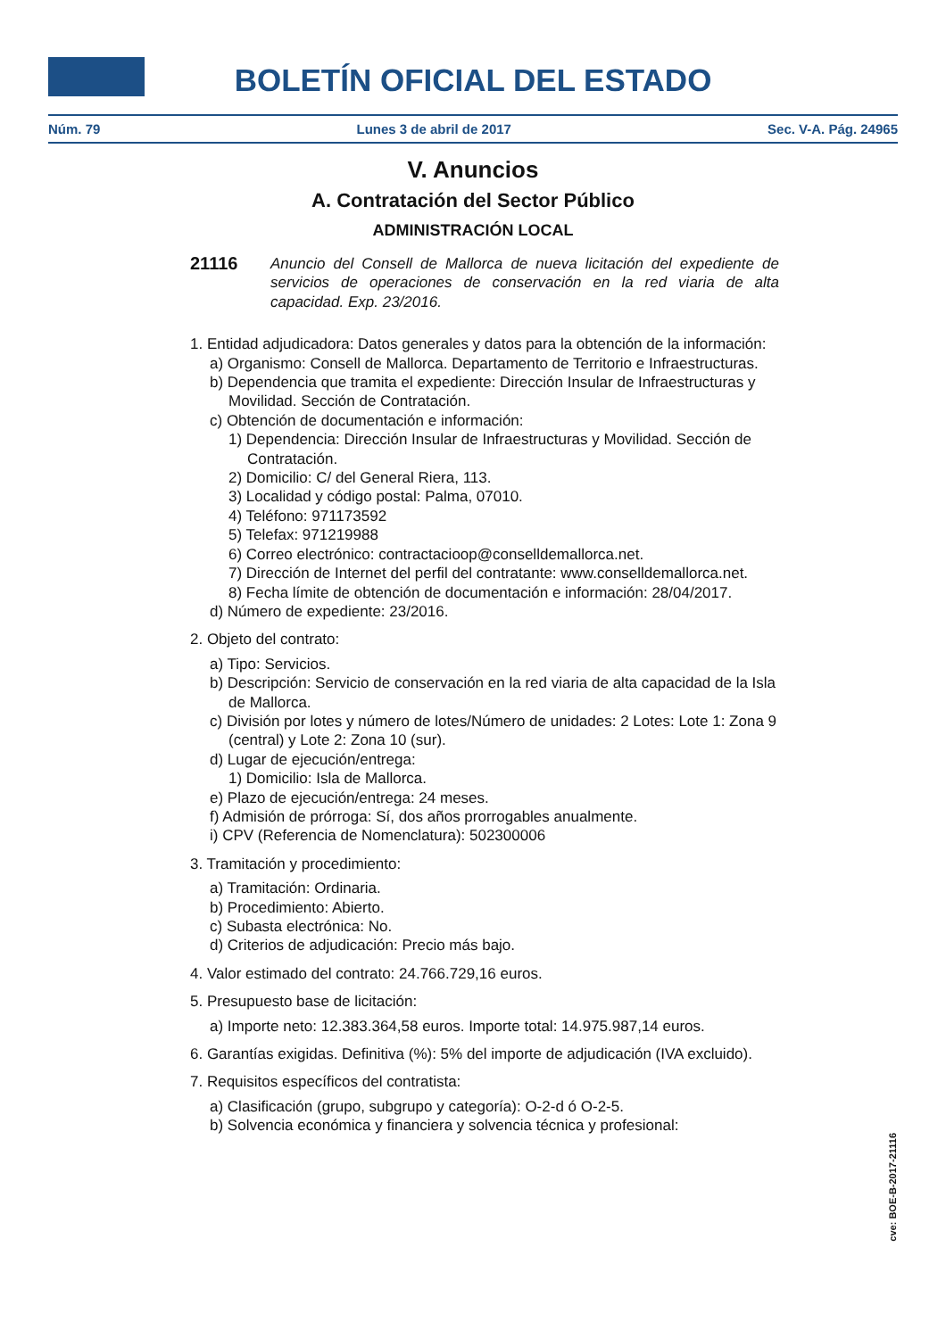BOLETÍN OFICIAL DEL ESTADO
Núm. 79 Lunes 3 de abril de 2017 Sec. V-A. Pág. 24965
V. Anuncios
A. Contratación del Sector Público
ADMINISTRACIÓN LOCAL
21116 Anuncio del Consell de Mallorca de nueva licitación del expediente de servicios de operaciones de conservación en la red viaria de alta capacidad. Exp. 23/2016.
1. Entidad adjudicadora: Datos generales y datos para la obtención de la información:
a) Organismo: Consell de Mallorca. Departamento de Territorio e Infraestructuras.
b) Dependencia que tramita el expediente: Dirección Insular de Infraestructuras y Movilidad. Sección de Contratación.
c) Obtención de documentación e información:
1) Dependencia: Dirección Insular de Infraestructuras y Movilidad. Sección de Contratación.
2) Domicilio: C/ del General Riera, 113.
3) Localidad y código postal: Palma, 07010.
4) Teléfono: 971173592
5) Telefax: 971219988
6) Correo electrónico: contractacioop@conselldemallorca.net.
7) Dirección de Internet del perfil del contratante: www.conselldemallorca.net.
8) Fecha límite de obtención de documentación e información: 28/04/2017.
d) Número de expediente: 23/2016.
2. Objeto del contrato:
a) Tipo: Servicios.
b) Descripción: Servicio de conservación en la red viaria de alta capacidad de la Isla de Mallorca.
c) División por lotes y número de lotes/Número de unidades: 2 Lotes: Lote 1: Zona 9 (central) y Lote 2: Zona 10 (sur).
d) Lugar de ejecución/entrega:
1) Domicilio: Isla de Mallorca.
e) Plazo de ejecución/entrega: 24 meses.
f) Admisión de prórroga: Sí, dos años prorrogables anualmente.
i) CPV (Referencia de Nomenclatura): 502300006
3. Tramitación y procedimiento:
a) Tramitación: Ordinaria.
b) Procedimiento: Abierto.
c) Subasta electrónica: No.
d) Criterios de adjudicación: Precio más bajo.
4. Valor estimado del contrato: 24.766.729,16 euros.
5. Presupuesto base de licitación:
a) Importe neto: 12.383.364,58 euros. Importe total: 14.975.987,14 euros.
6. Garantías exigidas. Definitiva (%): 5% del importe de adjudicación (IVA excluido).
7. Requisitos específicos del contratista:
a) Clasificación (grupo, subgrupo y categoría): O-2-d ó O-2-5.
b) Solvencia económica y financiera y solvencia técnica y profesional:
cve: BOE-B-2017-21116